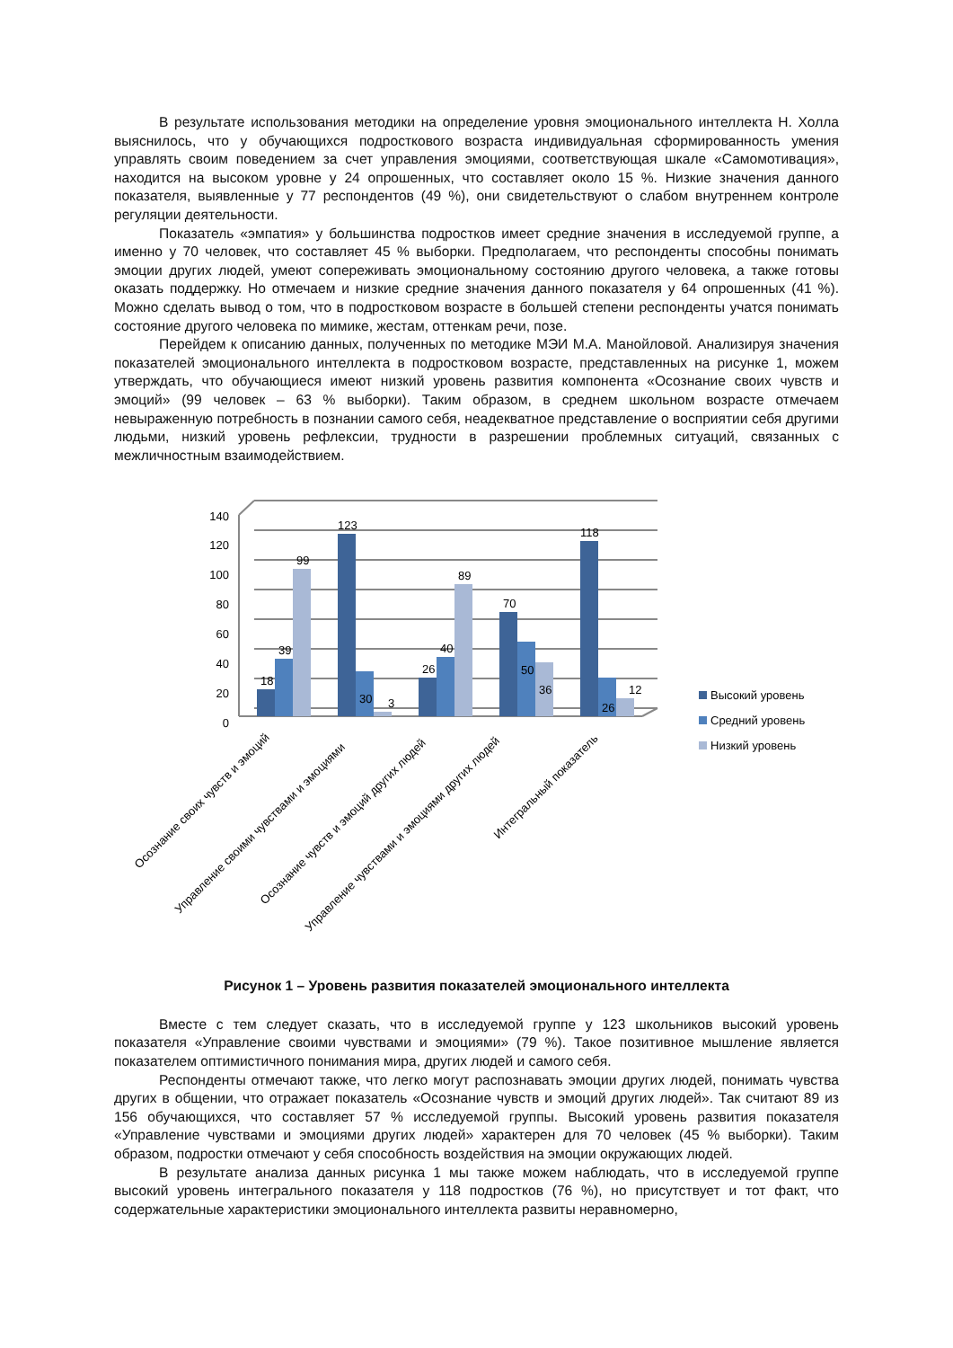В результате использования методики на определение уровня эмоционального интеллекта Н. Холла выяснилось, что у обучающихся подросткового возраста индивидуальная сформированность умения управлять своим поведением за счет управления эмоциями, соответствующая шкале «Самомотивация», находится на высоком уровне у 24 опрошенных, что составляет около 15 %. Низкие значения данного показателя, выявленные у 77 респондентов (49 %), они свидетельствуют о слабом внутреннем контроле регуляции деятельности.
Показатель «эмпатия» у большинства подростков имеет средние значения в исследуемой группе, а именно у 70 человек, что составляет 45 % выборки. Предполагаем, что респонденты способны понимать эмоции других людей, умеют сопереживать эмоциональному состоянию другого человека, а также готовы оказать поддержку. Но отмечаем и низкие средние значения данного показателя у 64 опрошенных (41 %). Можно сделать вывод о том, что в подростковом возрасте в большей степени респонденты учатся понимать состояние другого человека по мимике, жестам, оттенкам речи, позе.
Перейдем к описанию данных, полученных по методике МЭИ М.А. Манойловой. Анализируя значения показателей эмоционального интеллекта в подростковом возрасте, представленных на рисунке 1, можем утверждать, что обучающиеся имеют низкий уровень развития компонента «Осознание своих чувств и эмоций» (99 человек – 63 % выборки). Таким образом, в среднем школьном возрасте отмечаем невыраженную потребность в познании самого себя, неадекватное представление о восприятии себя другими людьми, низкий уровень рефлексии, трудности в разрешении проблемных ситуаций, связанных с межличностным взаимодействием.
140
120
100
80
60
40
20
0
18
39
99
123
30
3
26
40
89
70
50
36
118
26
12
Осознание своих чувств и эмоций
Управление своими чувствами и эмоциями
Осознание чувств и эмоций других людей
Управление чувствами и эмоциями других людей
Интегральный показатель
Высокий уровень
Средний уровень
Низкий уровень
Рисунок 1 – Уровень развития показателей эмоционального интеллекта
Вместе с тем следует сказать, что в исследуемой группе у 123 школьников высокий уровень показателя «Управление своими чувствами и эмоциями» (79 %). Такое позитивное мышление является показателем оптимистичного понимания мира, других людей и самого себя.
Респонденты отмечают также, что легко могут распознавать эмоции других людей, понимать чувства других в общении, что отражает показатель «Осознание чувств и эмоций других людей». Так считают 89 из 156 обучающихся, что составляет 57 % исследуемой группы. Высокий уровень развития показателя «Управление чувствами и эмоциями других людей» характерен для 70 человек (45 % выборки). Таким образом, подростки отмечают у себя способность воздействия на эмоции окружающих людей.
В результате анализа данных рисунка 1 мы также можем наблюдать, что в исследуемой группе высокий уровень интегрального показателя у 118 подростков (76 %), но присутствует и тот факт, что содержательные характеристики эмоционального интеллекта развиты неравномерно,